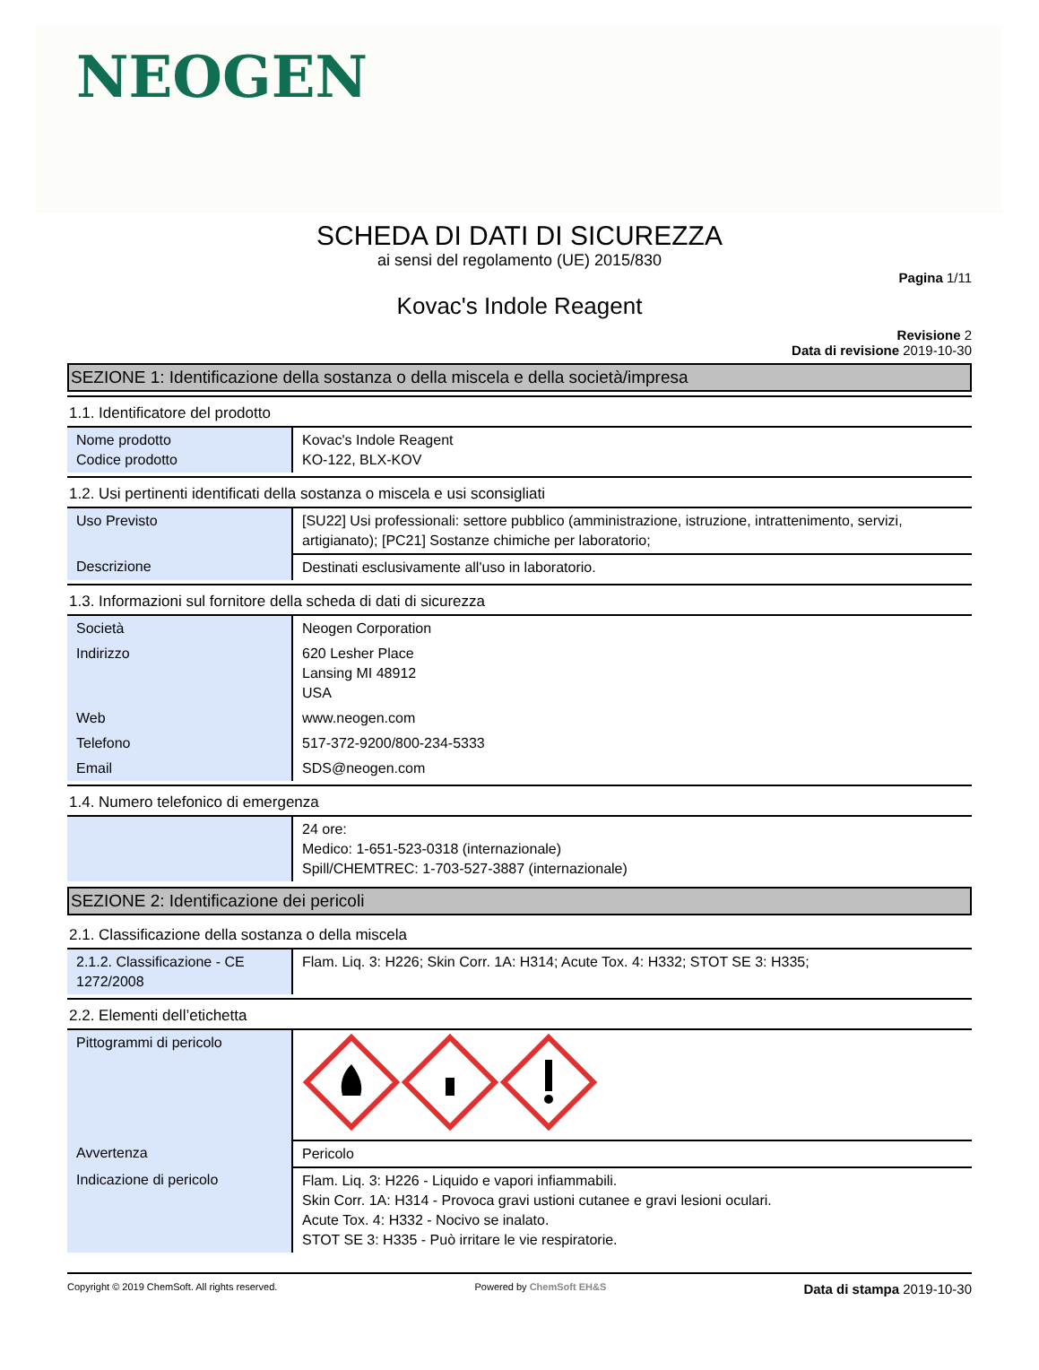NEOGEN
SCHEDA DI DATI DI SICUREZZA
ai sensi del regolamento (UE) 2015/830
Pagina 1/11
Kovac's Indole Reagent
Revisione 2
Data di revisione 2019-10-30
SEZIONE 1: Identificazione della sostanza o della miscela e della società/impresa
1.1. Identificatore del prodotto
| Nome prodotto Codice prodotto | Kovac's Indole Reagent KO-122, BLX-KOV |
1.2. Usi pertinenti identificati della sostanza o miscela e usi sconsigliati
| Uso Previsto | [SU22] Usi professionali: settore pubblico (amministrazione, istruzione, intrattenimento, servizi, artigianato); [PC21] Sostanze chimiche per laboratorio; |
| Descrizione | Destinati esclusivamente all'uso in laboratorio. |
1.3. Informazioni sul fornitore della scheda di dati di sicurezza
| Società | Neogen Corporation |
| Indirizzo | 620 Lesher Place Lansing MI 48912 USA |
| Web | www.neogen.com |
| Telefono | 517-372-9200/800-234-5333 |
| Email | SDS@neogen.com |
1.4. Numero telefonico di emergenza
| | 24 ore: Medico: 1-651-523-0318 (internazionale) Spill/CHEMTREC: 1-703-527-3887 (internazionale) |
SEZIONE 2: Identificazione dei pericoli
2.1. Classificazione della sostanza o della miscela
| 2.1.2. Classificazione - CE 1272/2008 | Flam. Liq. 3: H226; Skin Corr. 1A: H314; Acute Tox. 4: H332; STOT SE 3: H335; |
2.2. Elementi dell’etichetta
| Pittogrammi di pericolo | |
| Avvertenza | Pericolo |
| Indicazione di pericolo | Flam. Liq. 3: H226 - Liquido e vapori infiammabili. Skin Corr. 1A: H314 - Provoca gravi ustioni cutanee e gravi lesioni oculari. Acute Tox. 4: H332 - Nocivo se inalato. STOT SE 3: H335 - Può irritare le vie respiratorie. |
Copyright © 2019 ChemSoft. All rights reserved. Powered by ChemSoft EH&S Data di stampa 2019-10-30